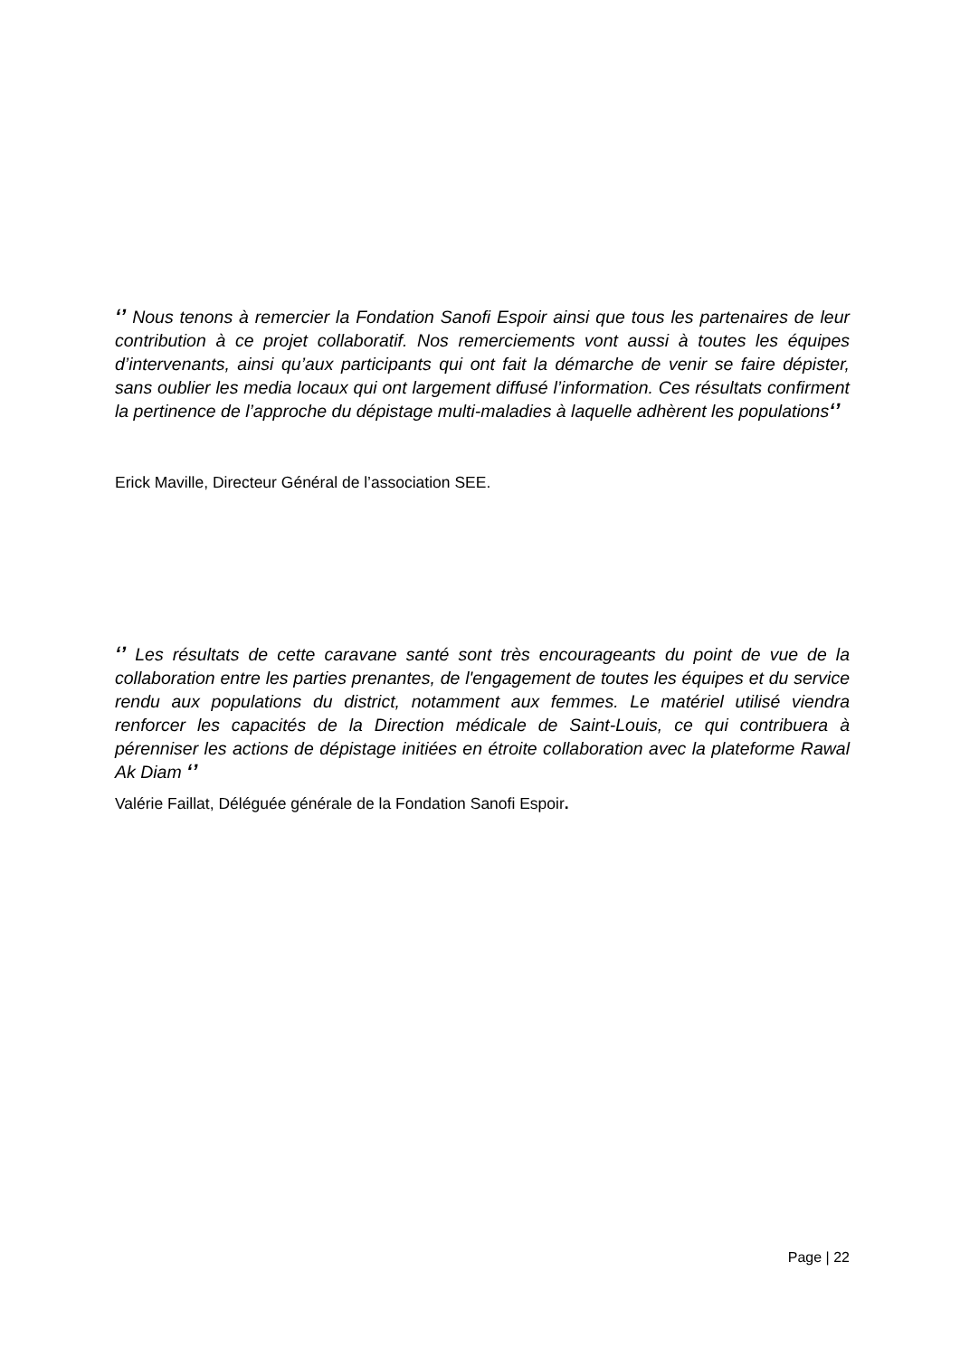‘’ Nous tenons à remercier la Fondation Sanofi Espoir ainsi que tous les partenaires de leur contribution à ce projet collaboratif. Nos remerciements vont aussi à toutes les équipes d’intervenants, ainsi qu’aux participants qui ont fait la démarche de venir se faire dépister, sans oublier les media locaux qui ont largement diffusé l’information. Ces résultats confirment la pertinence de l’approche du dépistage multi-maladies à laquelle adhèrent les populations‘’
Erick Maville, Directeur Général de l’association SEE.
‘’ Les résultats de cette caravane santé sont très encourageants du point de vue de la collaboration entre les parties prenantes, de l'engagement de toutes les équipes et du service rendu aux populations du district, notamment aux femmes. Le matériel utilisé viendra renforcer les capacités de la Direction médicale de Saint-Louis, ce qui contribuera à pérenniser les actions de dépistage initiées en étroite collaboration avec la plateforme Rawal Ak Diam ‘’
Valérie Faillat, Déléguée générale de la Fondation Sanofi Espoir.
Page | 22